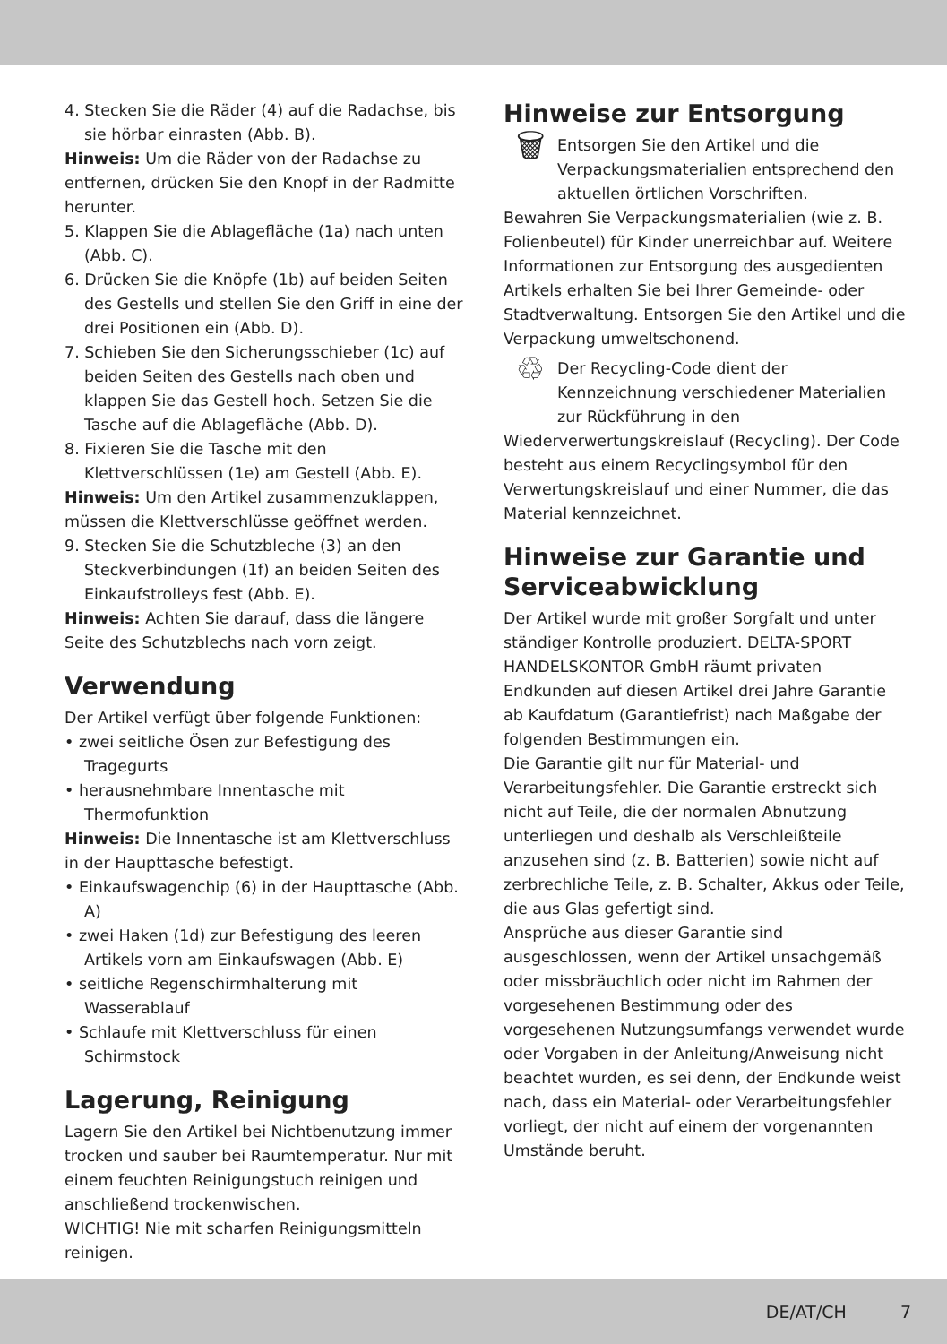4. Stecken Sie die Räder (4) auf die Radachse, bis sie hörbar einrasten (Abb. B).
Hinweis: Um die Räder von der Radachse zu entfernen, drücken Sie den Knopf in der Radmitte herunter.
5. Klappen Sie die Ablagefläche (1a) nach unten (Abb. C).
6. Drücken Sie die Knöpfe (1b) auf beiden Seiten des Gestells und stellen Sie den Griff in eine der drei Positionen ein (Abb. D).
7. Schieben Sie den Sicherungsschieber (1c) auf beiden Seiten des Gestells nach oben und klappen Sie das Gestell hoch. Setzen Sie die Tasche auf die Ablagefläche (Abb. D).
8. Fixieren Sie die Tasche mit den Klettverschlüssen (1e) am Gestell (Abb. E).
Hinweis: Um den Artikel zusammenzuklappen, müssen die Klettverschlüsse geöffnet werden.
9. Stecken Sie die Schutzbleche (3) an den Steckverbindungen (1f) an beiden Seiten des Einkaufstrolleys fest (Abb. E).
Hinweis: Achten Sie darauf, dass die längere Seite des Schutzblechs nach vorn zeigt.
Verwendung
Der Artikel verfügt über folgende Funktionen:
• zwei seitliche Ösen zur Befestigung des Tragegurts
• herausnehmbare Innentasche mit Thermofunktion
Hinweis: Die Innentasche ist am Klettverschluss in der Haupttasche befestigt.
• Einkaufswagenchip (6) in der Haupttasche (Abb. A)
• zwei Haken (1d) zur Befestigung des leeren Artikels vorn am Einkaufswagen (Abb. E)
• seitliche Regenschirmhalterung mit Wasserablauf
• Schlaufe mit Klettverschluss für einen Schirmstock
Lagerung, Reinigung
Lagern Sie den Artikel bei Nichtbenutzung immer trocken und sauber bei Raumtemperatur. Nur mit einem feuchten Reinigungstuch reinigen und anschließend trockenwischen.
WICHTIG! Nie mit scharfen Reinigungsmitteln reinigen.
Hinweise zur Entsorgung
🗑
Entsorgen Sie den Artikel und die Verpackungsmaterialien entsprechend den aktuellen örtlichen Vorschriften.
Bewahren Sie Verpackungsmaterialien (wie z. B. Folienbeutel) für Kinder unerreichbar auf. Weitere Informationen zur Entsorgung des ausgedienten Artikels erhalten Sie bei Ihrer Gemeinde- oder Stadtverwaltung. Entsorgen Sie den Artikel und die Verpackung umweltschonend.
♲
Der Recycling-Code dient der Kennzeichnung verschiedener Materialien zur Rückführung in den Wiederverwertungskreislauf (Recycling). Der Code besteht aus einem Recyclingsymbol für den Verwertungskreislauf und einer Nummer, die das Material kennzeichnet.
Hinweise zur Garantie und Serviceabwicklung
Der Artikel wurde mit großer Sorgfalt und unter ständiger Kontrolle produziert. DELTA-SPORT HANDELSKONTOR GmbH räumt privaten Endkunden auf diesen Artikel drei Jahre Garantie ab Kaufdatum (Garantiefrist) nach Maßgabe der folgenden Bestimmungen ein.
Die Garantie gilt nur für Material- und Verarbeitungsfehler. Die Garantie erstreckt sich nicht auf Teile, die der normalen Abnutzung unterliegen und deshalb als Verschleißteile anzusehen sind (z. B. Batterien) sowie nicht auf zerbrechliche Teile, z. B. Schalter, Akkus oder Teile, die aus Glas gefertigt sind.
Ansprüche aus dieser Garantie sind ausgeschlossen, wenn der Artikel unsachgemäß oder missbräuchlich oder nicht im Rahmen der vorgesehenen Bestimmung oder des vorgesehenen Nutzungsumfangs verwendet wurde oder Vorgaben in der Anleitung/Anweisung nicht beachtet wurden, es sei denn, der Endkunde weist nach, dass ein Material- oder Verarbeitungsfehler vorliegt, der nicht auf einem der vorgenannten Umstände beruht.
DE/AT/CH 7